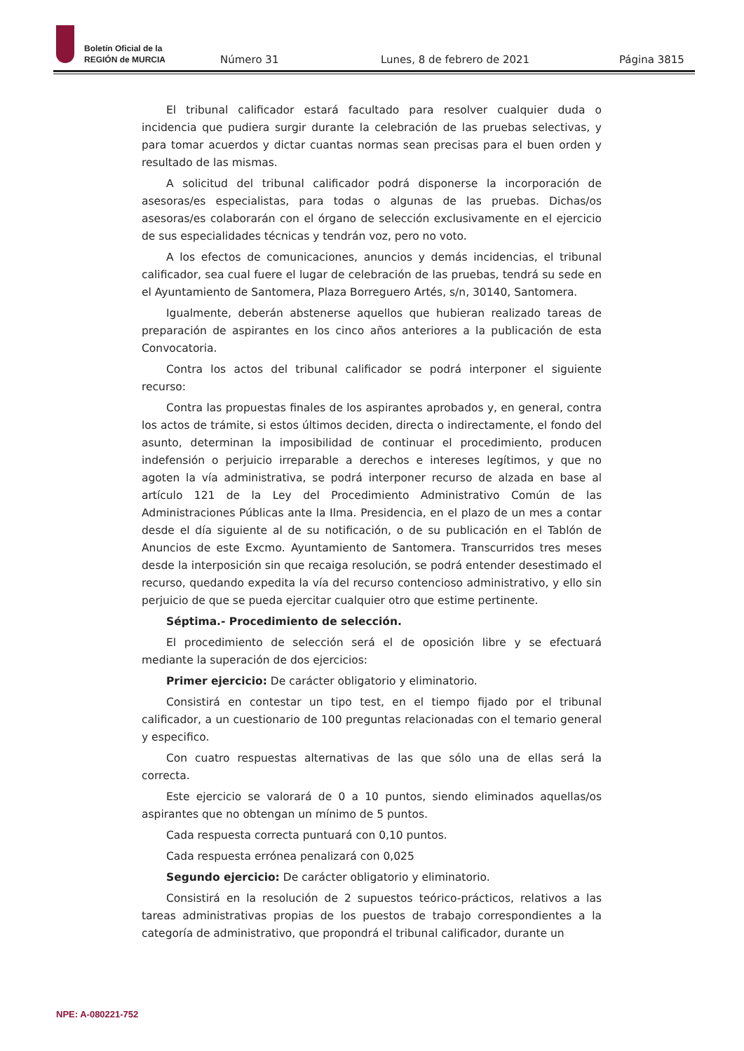Boletín Oficial de la
REGIÓN de MURCIA
Número 31 Lunes, 8 de febrero de 2021 Página 3815
El tribunal calificador estará facultado para resolver cualquier duda o incidencia que pudiera surgir durante la celebración de las pruebas selectivas, y para tomar acuerdos y dictar cuantas normas sean precisas para el buen orden y resultado de las mismas.
A solicitud del tribunal calificador podrá disponerse la incorporación de asesoras/es especialistas, para todas o algunas de las pruebas. Dichas/os asesoras/es colaborarán con el órgano de selección exclusivamente en el ejercicio de sus especialidades técnicas y tendrán voz, pero no voto.
A los efectos de comunicaciones, anuncios y demás incidencias, el tribunal calificador, sea cual fuere el lugar de celebración de las pruebas, tendrá su sede en el Ayuntamiento de Santomera, Plaza Borreguero Artés, s/n, 30140, Santomera.
Igualmente, deberán abstenerse aquellos que hubieran realizado tareas de preparación de aspirantes en los cinco años anteriores a la publicación de esta Convocatoria.
Contra los actos del tribunal calificador se podrá interponer el siguiente recurso:
Contra las propuestas finales de los aspirantes aprobados y, en general, contra los actos de trámite, si estos últimos deciden, directa o indirectamente, el fondo del asunto, determinan la imposibilidad de continuar el procedimiento, producen indefensión o perjuicio irreparable a derechos e intereses legítimos, y que no agoten la vía administrativa, se podrá interponer recurso de alzada en base al artículo 121 de la Ley del Procedimiento Administrativo Común de las Administraciones Públicas ante la Ilma. Presidencia, en el plazo de un mes a contar desde el día siguiente al de su notificación, o de su publicación en el Tablón de Anuncios de este Excmo. Ayuntamiento de Santomera. Transcurridos tres meses desde la interposición sin que recaiga resolución, se podrá entender desestimado el recurso, quedando expedita la vía del recurso contencioso administrativo, y ello sin perjuicio de que se pueda ejercitar cualquier otro que estime pertinente.
Séptima.- Procedimiento de selección.
El procedimiento de selección será el de oposición libre y se efectuará mediante la superación de dos ejercicios:
Primer ejercicio: De carácter obligatorio y eliminatorio.
Consistirá en contestar un tipo test, en el tiempo fijado por el tribunal calificador, a un cuestionario de 100 preguntas relacionadas con el temario general y especifico.
Con cuatro respuestas alternativas de las que sólo una de ellas será la correcta.
Este ejercicio se valorará de 0 a 10 puntos, siendo eliminados aquellas/os aspirantes que no obtengan un mínimo de 5 puntos.
Cada respuesta correcta puntuará con 0,10 puntos.
Cada respuesta errónea penalizará con 0,025
Segundo ejercicio: De carácter obligatorio y eliminatorio.
Consistirá en la resolución de 2 supuestos teórico-prácticos, relativos a las tareas administrativas propias de los puestos de trabajo correspondientes a la categoría de administrativo, que propondrá el tribunal calificador, durante un
NPE: A-080221-752